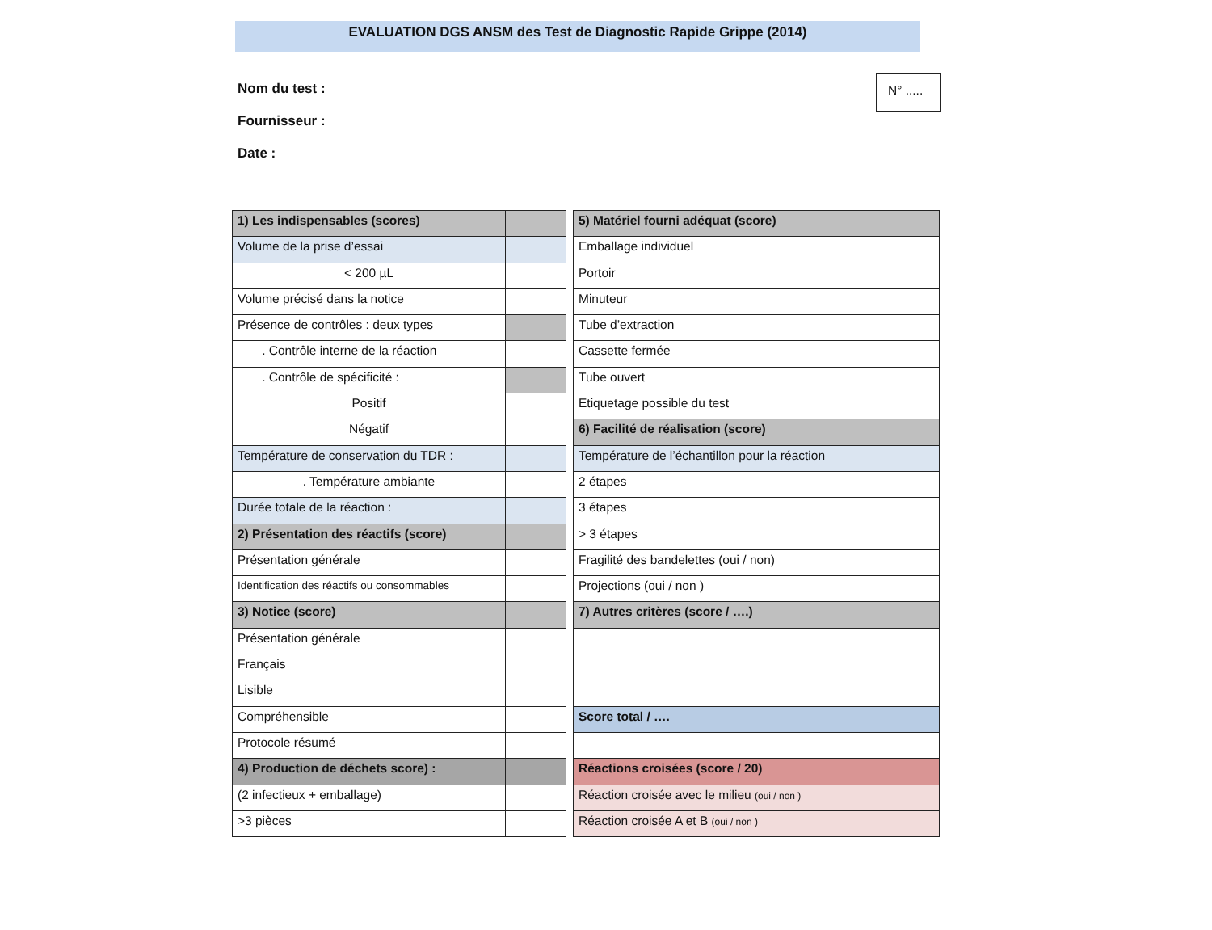EVALUATION DGS ANSM des Test de Diagnostic Rapide Grippe (2014)
Nom du test :
Fournisseur :
Date :
N° .....
| 1) Les indispensables (scores) | |
| Volume de la prise d’essai | |
| < 200 µL | |
| Volume précisé dans la notice | |
| Présence de contrôles : deux types | |
| . Contrôle interne de la réaction | |
| . Contrôle de spécificité : | |
| Positif | |
| Négatif | |
| Température de conservation du TDR : | |
| . Température ambiante | |
| Durée totale de la réaction : | |
| 2) Présentation des réactifs (score) | |
| Présentation générale | |
| Identification des réactifs ou consommables | |
| 3) Notice (score) | |
| Présentation générale | |
| Français | |
| Lisible | |
| Compréhensible | |
| Protocole résumé | |
| 4) Production de déchets score) : | |
| (2 infectieux + emballage) | |
| >3 pièces | |
| 5) Matériel fourni adéquat (score) | |
| Emballage individuel | |
| Portoir | |
| Minuteur | |
| Tube d’extraction | |
| Cassette fermée | |
| Tube ouvert | |
| Etiquetage possible du test | |
| 6) Facilité de réalisation (score) | |
| Température de l’échantillon pour la réaction | |
| 2 étapes | |
| 3 étapes | |
| > 3 étapes | |
| Fragilité des bandelettes (oui / non) | |
| Projections (oui / non ) | |
| 7) Autres critères (score / ….) | |
| Score total / …. | |
| Réactions croisées (score / 20) | |
| Réaction croisée avec le milieu (oui / non ) | |
| Réaction croisée A et B (oui / non ) | |